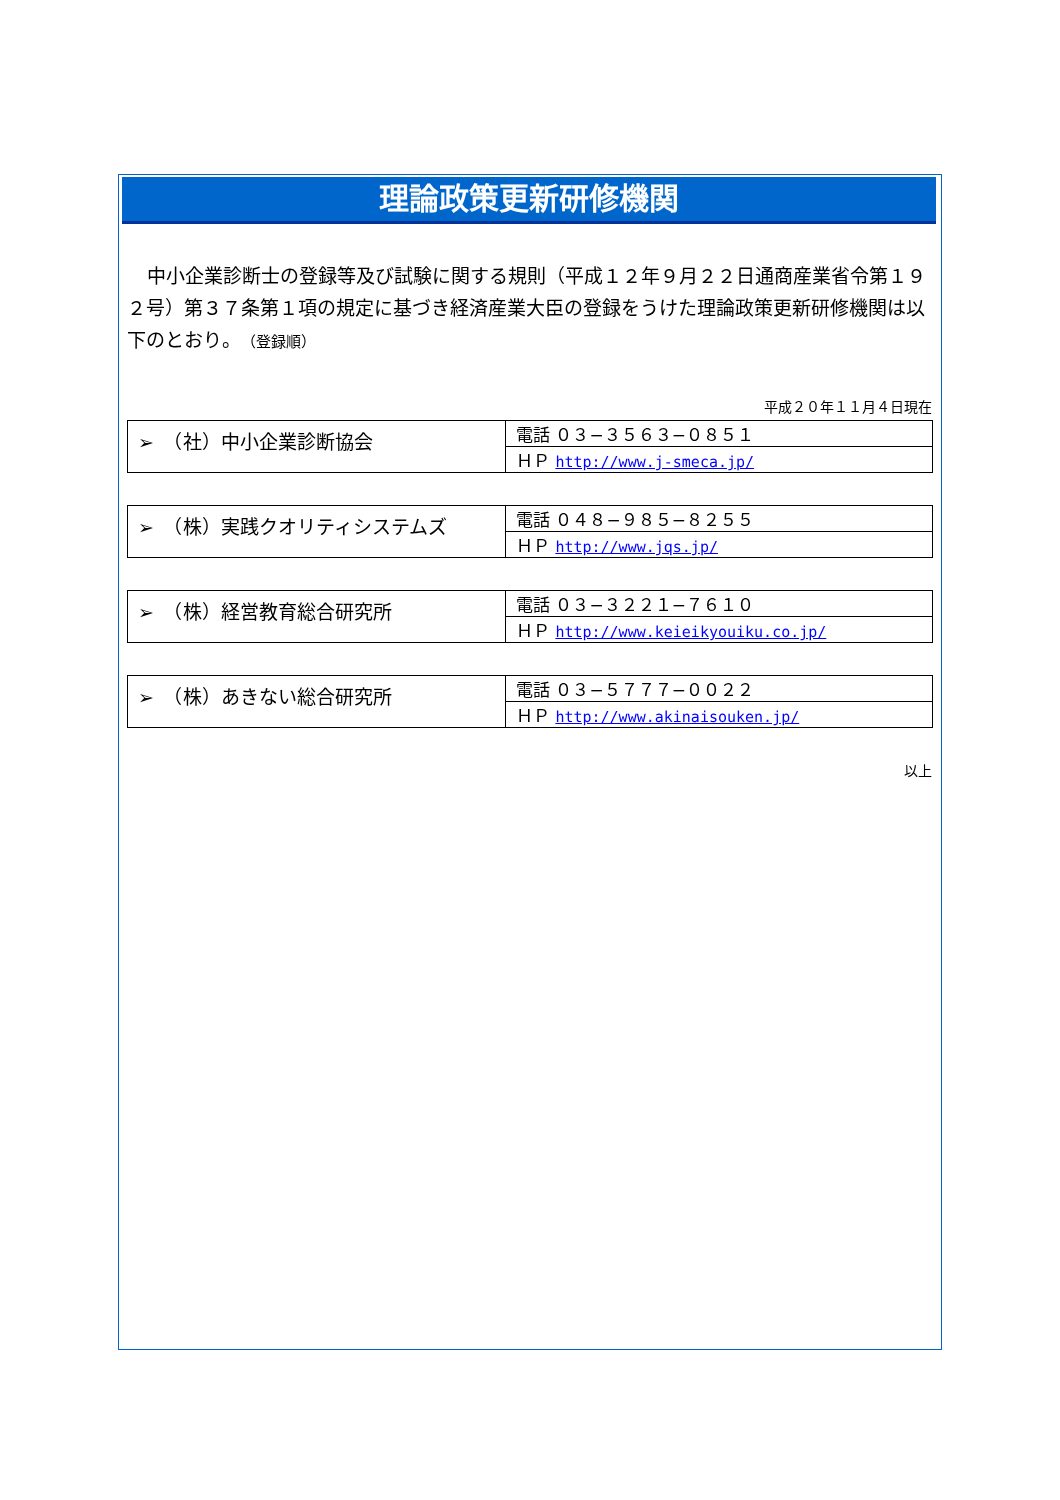理論政策更新研修機関
中小企業診断士の登録等及び試験に関する規則（平成１２年９月２２日通商産業省令第１９２号）第３７条第１項の規定に基づき経済産業大臣の登録をうけた理論政策更新研修機関は以下のとおり。（登録順）
平成２０年１１月４日現在
| ➢ （社）中小企業診断協会 | 電話 ０３−３５６３−０８５１ |
| | ＨＰ http://www.j-smeca.jp/ |
| ➢ （株）実践クオリティシステムズ | 電話 ０４８−９８５−８２５５ |
| | ＨＰ http://www.jqs.jp/ |
| ➢ （株）経営教育総合研究所 | 電話 ０３−３２２１−７６１０ |
| | ＨＰ http://www.keieikyouiku.co.jp/ |
| ➢ （株）あきない総合研究所 | 電話 ０３−５７７７−００２２ |
| | ＨＰ http://www.akinaisouken.jp/ |
以上